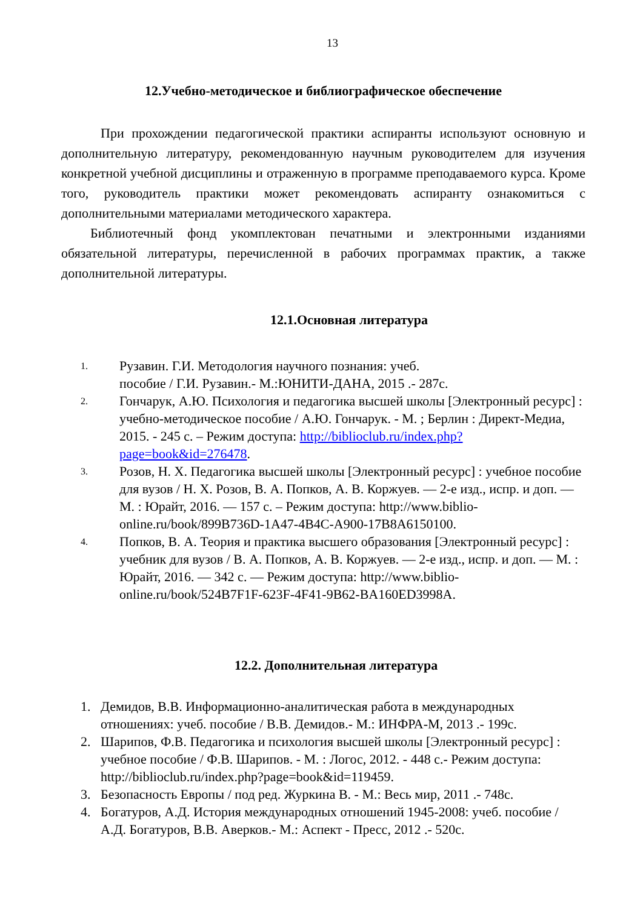13
12.Учебно-методическое и библиографическое обеспечение
При прохождении педагогической практики аспиранты используют основную и дополнительную литературу, рекомендованную научным руководителем для изучения конкретной учебной дисциплины и отраженную в программе преподаваемого курса. Кроме того, руководитель практики может рекомендовать аспиранту ознакомиться с дополнительными материалами методического характера.
Библиотечный фонд укомплектован печатными и электронными изданиями обязательной литературы, перечисленной в рабочих программах практик, а также дополнительной литературы.
12.1.Основная литература
1. Рузавин. Г.И. Методология научного познания: учеб.
пособие / Г.И. Рузавин.- М.:ЮНИТИ-ДАНА, 2015 .- 287с.
2. Гончарук, А.Ю. Психология и педагогика высшей школы [Электронный ресурс] : учебно-методическое пособие / А.Ю. Гончарук. - М. ; Берлин : Директ-Медиа, 2015. - 245 с. – Режим доступа: http://biblioclub.ru/index.php?page=book&id=276478.
3. Розов, Н. Х. Педагогика высшей школы [Электронный ресурс] : учебное пособие для вузов / Н. Х. Розов, В. А. Попков, А. В. Коржуев. — 2-е изд., испр. и доп. — М. : Юрайт, 2016. — 157 с. – Режим доступа: http://www.biblio-online.ru/book/899B736D-1A47-4B4C-A900-17B8A6150100.
4. Попков, В. А. Теория и практика высшего образования [Электронный ресурс] : учебник для вузов / В. А. Попков, А. В. Коржуев. — 2-е изд., испр. и доп. — М. : Юрайт, 2016. — 342 с. — Режим доступа: http://www.biblio-online.ru/book/524B7F1F-623F-4F41-9B62-BA160ED3998A.
12.2. Дополнительная литература
1. Демидов, В.В. Информационно-аналитическая работа в международных отношениях: учеб. пособие / В.В. Демидов.- М.: ИНФРА-М, 2013 .- 199с.
2. Шарипов, Ф.В. Педагогика и психология высшей школы [Электронный ресурс] : учебное пособие / Ф.В. Шарипов. - М. : Логос, 2012. - 448 с.- Режим доступа: http://biblioclub.ru/index.php?page=book&id=119459.
3. Безопасность Европы / под ред. Журкина В. - М.: Весь мир, 2011 .- 748с.
4. Богатуров, А.Д. История международных отношений 1945-2008: учеб. пособие / А.Д. Богатуров, В.В. Аверков.- М.: Аспект - Пресс, 2012 .- 520с.